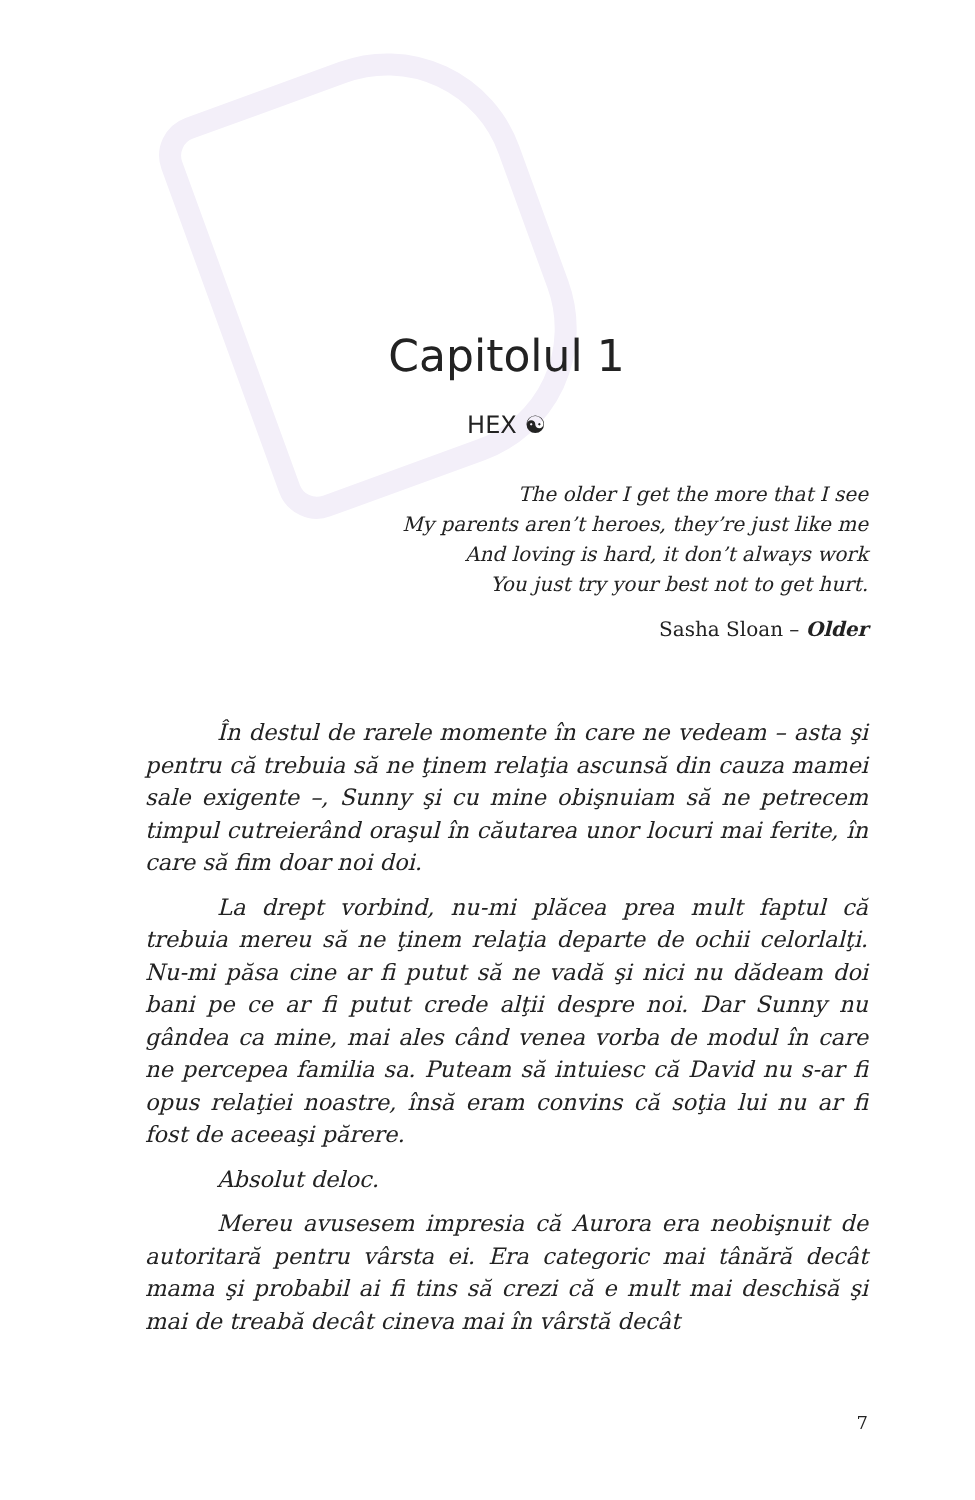Capitolul 1
HEX ☯
The older I get the more that I see
My parents aren’t heroes, they’re just like me
And loving is hard, it don’t always work
You just try your best not to get hurt.
Sasha Sloan – Older
În destul de rarele momente în care ne vedeam – asta şi pentru că trebuia să ne ţinem relaţia ascunsă din cauza mamei sale exigente –, Sunny şi cu mine obişnuiam să ne petrecem timpul cutreierând oraşul în căutarea unor locuri mai ferite, în care să fim doar noi doi.
La drept vorbind, nu-mi plăcea prea mult faptul că trebuia mereu să ne ţinem relaţia departe de ochii celorlalţi. Nu-mi păsa cine ar fi putut să ne vadă şi nici nu dădeam doi bani pe ce ar fi putut crede alţii despre noi. Dar Sunny nu gândea ca mine, mai ales când venea vorba de modul în care ne percepea familia sa. Puteam să intuiesc că David nu s-ar fi opus relaţiei noastre, însă eram convins că soţia lui nu ar fi fost de aceeaşi părere.
Absolut deloc.
Mereu avusesem impresia că Aurora era neobişnuit de autoritară pentru vârsta ei. Era categoric mai tânără decât mama şi probabil ai fi tins să crezi că e mult mai deschisă şi mai de treabă decât cineva mai în vârstă decât
7